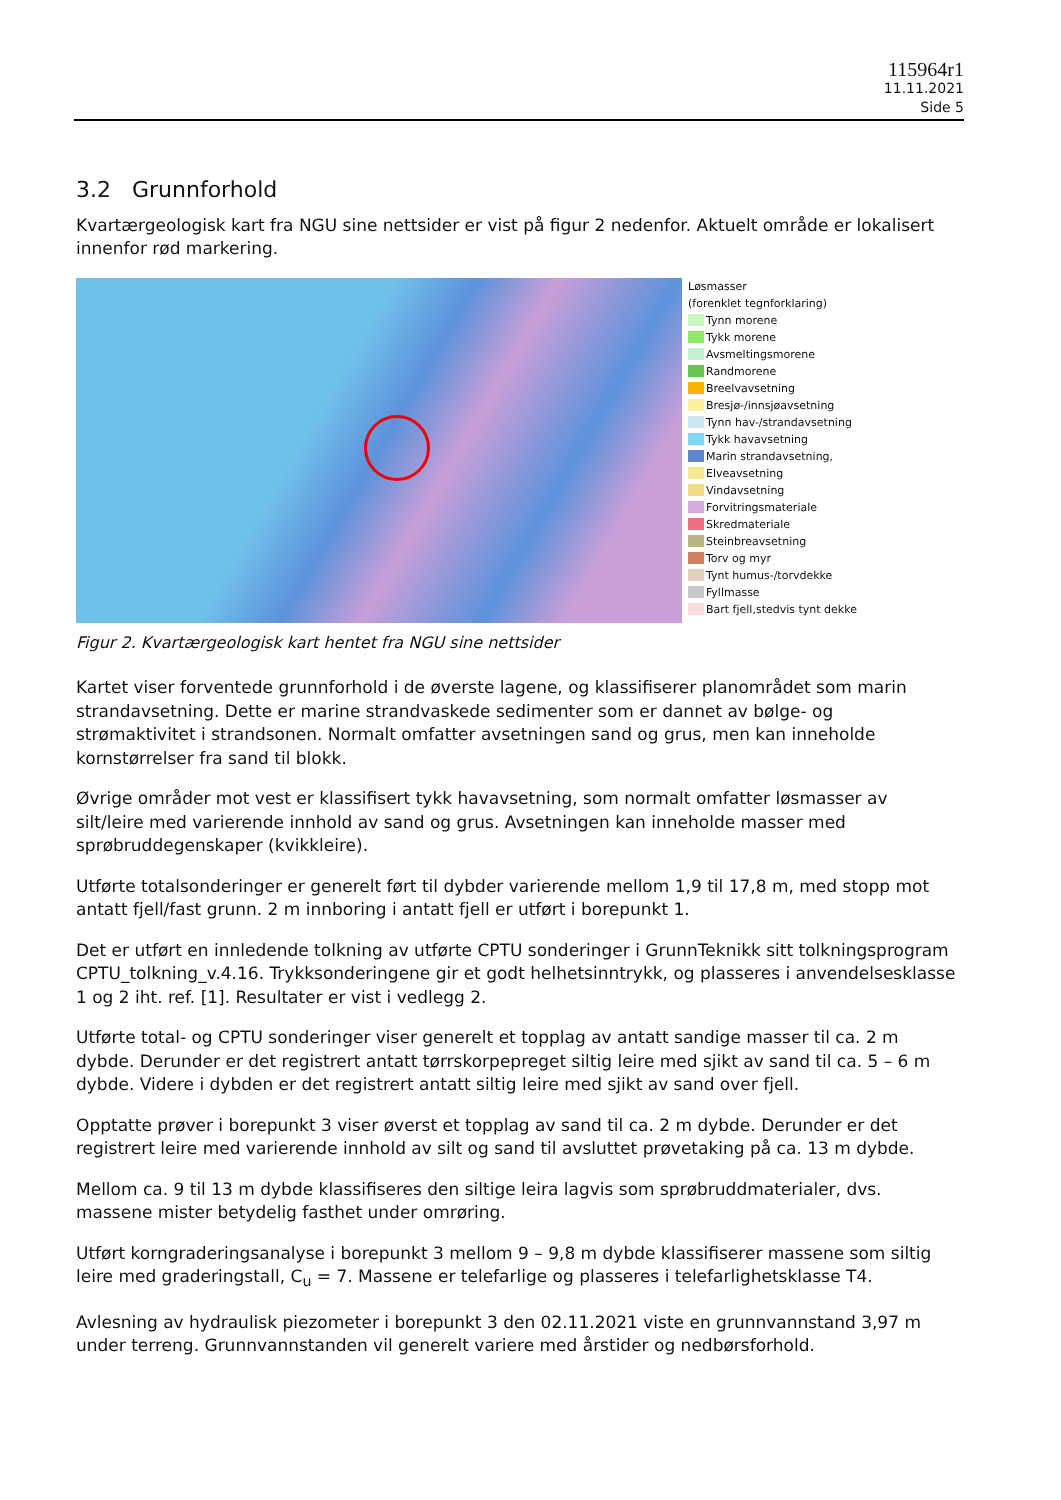115964r1
11.11.2021
Side 5
3.2 Grunnforhold
Kvartærgeologisk kart fra NGU sine nettsider er vist på figur 2 nedenfor. Aktuelt område er lokalisert innenfor rød markering.
Løsmasser
(forenklet tegnforklaring)
Tynn morene
Tykk morene
Avsmeltingsmorene
Randmorene
Breelvavsetning
Bresjø-/innsjøavsetning
Tynn hav-/strandavsetning
Tykk havavsetning
Marin strandavsetning,
Elveavsetning
Vindavsetning
Forvitringsmateriale
Skredmateriale
Steinbreavsetning
Torv og myr
Tynt humus-/torvdekke
Fyllmasse
Bart fjell,stedvis tynt dekke
Figur 2. Kvartærgeologisk kart hentet fra NGU sine nettsider
Kartet viser forventede grunnforhold i de øverste lagene, og klassifiserer planområdet som marin strandavsetning. Dette er marine strandvaskede sedimenter som er dannet av bølge- og strømaktivitet i strandsonen. Normalt omfatter avsetningen sand og grus, men kan inneholde kornstørrelser fra sand til blokk.
Øvrige områder mot vest er klassifisert tykk havavsetning, som normalt omfatter løsmasser av silt/leire med varierende innhold av sand og grus. Avsetningen kan inneholde masser med sprøbruddegenskaper (kvikkleire).
Utførte totalsonderinger er generelt ført til dybder varierende mellom 1,9 til 17,8 m, med stopp mot antatt fjell/fast grunn. 2 m innboring i antatt fjell er utført i borepunkt 1.
Det er utført en innledende tolkning av utførte CPTU sonderinger i GrunnTeknikk sitt tolkningsprogram CPTU_tolkning_v.4.16. Trykksonderingene gir et godt helhetsinntrykk, og plasseres i anvendelsesklasse 1 og 2 iht. ref. [1]. Resultater er vist i vedlegg 2.
Utførte total- og CPTU sonderinger viser generelt et topplag av antatt sandige masser til ca. 2 m dybde. Derunder er det registrert antatt tørrskorpepreget siltig leire med sjikt av sand til ca. 5 – 6 m dybde. Videre i dybden er det registrert antatt siltig leire med sjikt av sand over fjell.
Opptatte prøver i borepunkt 3 viser øverst et topplag av sand til ca. 2 m dybde. Derunder er det registrert leire med varierende innhold av silt og sand til avsluttet prøvetaking på ca. 13 m dybde.
Mellom ca. 9 til 13 m dybde klassifiseres den siltige leira lagvis som sprøbruddmaterialer, dvs. massene mister betydelig fasthet under omrøring.
Utført korngraderingsanalyse i borepunkt 3 mellom 9 – 9,8 m dybde klassifiserer massene som siltig leire med graderingstall, C<sub>u</sub> = 7. Massene er telefarlige og plasseres i telefarlighetsklasse T4.
Avlesning av hydraulisk piezometer i borepunkt 3 den 02.11.2021 viste en grunnvannstand 3,97 m under terreng. Grunnvannstanden vil generelt variere med årstider og nedbørsforhold.